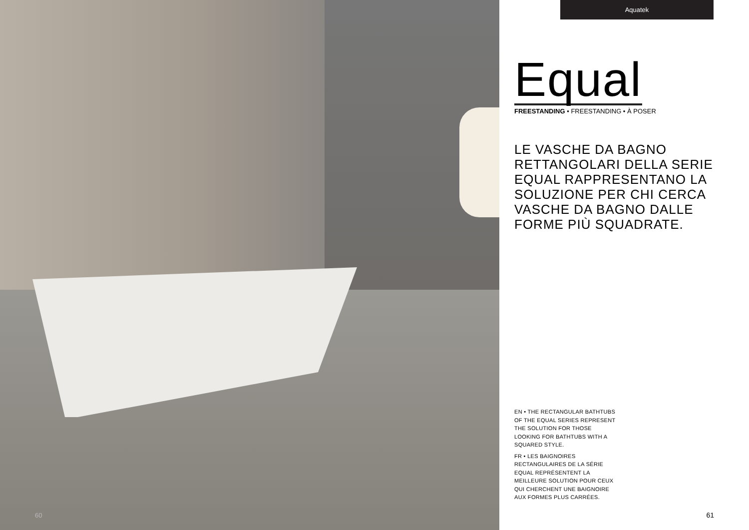60
Aquatek
Equal
FREESTANDING • FREESTANDING • À POSER
LE VASCHE DA BAGNO RETTANGOLARI DELLA SERIE EQUAL RAPPRESENTANO LA SOLUZIONE PER CHI CERCA VASCHE DA BAGNO DALLE FORME PIÙ SQUADRATE.
EN • THE RECTANGULAR BATHTUBS OF THE EQUAL SERIES REPRESENT THE SOLUTION FOR THOSE LOOKING FOR BATHTUBS WITH A SQUARED STYLE.
FR • LES BAIGNOIRES RECTANGULAIRES DE LA SÉRIE EQUAL REPRÉSENTENT LA MEILLEURE SOLUTION POUR CEUX QUI CHERCHENT UNE BAIGNOIRE AUX FORMES PLUS CARRÉES.
61